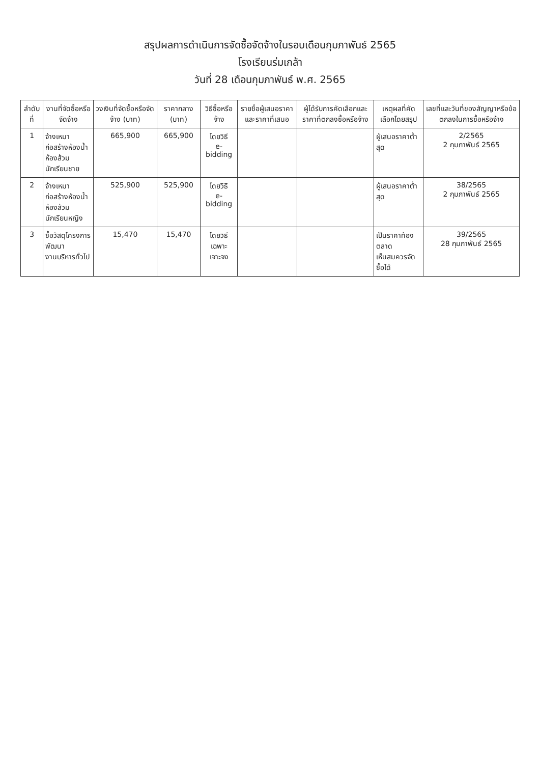สรุปผลการดำเนินการจัดซื้อจัดจ้างในรอบเดือนกุมภาพันธ์ 2565
โรงเรียนร่มเกล้า
วันที่ 28 เดือนกุมภาพันธ์ พ.ศ. 2565
| ลำดับที่ | งานที่จัดซื้อหรือจัดจ้าง | วงเงินที่จัดซื้อหรือจัดจ้าง (บาท) | ราคากลาง (บาท) | วิธีซื้อหรือจ้าง | รายชื่อผู้เสนอราคาและราคาที่เสนอ | ผู้ได้รับการคัดเลือกและราคาที่ตกลงซื้อหรือจ้าง | เหตุผลที่คัดเลือกโดยสรุป | เลขที่และวันที่ของสัญญาหรือข้อตกลงในการซื้อหรือจ้าง |
| --- | --- | --- | --- | --- | --- | --- | --- | --- |
| 1 | จ้างเหมาก่อสร้างห้องน้ำ ห้องส้วมนักเรียนชาย | 665,900 | 665,900 | โดยวิธี e-bidding | | | ผู้เสนอราคาต่ำสุด | 2/2565 2 กุมภาพันธ์ 2565 |
| 2 | จ้างเหมาก่อสร้างห้องน้ำ ห้องส้วมนักเรียนหญิง | 525,900 | 525,900 | โดยวิธี e-bidding | | | ผู้เสนอราคาต่ำสุด | 38/2565 2 กุมภาพันธ์ 2565 |
| 3 | ซื้อวัสดุโครงการพัฒนา งานบริหารทั่วไป | 15,470 | 15,470 | โดยวิธี เฉพาะเจาะจง | | | เป็นราคาท้องตลาด เห็นสมควรจัดซื้อได้ | 39/2565 28 กุมภาพันธ์ 2565 |